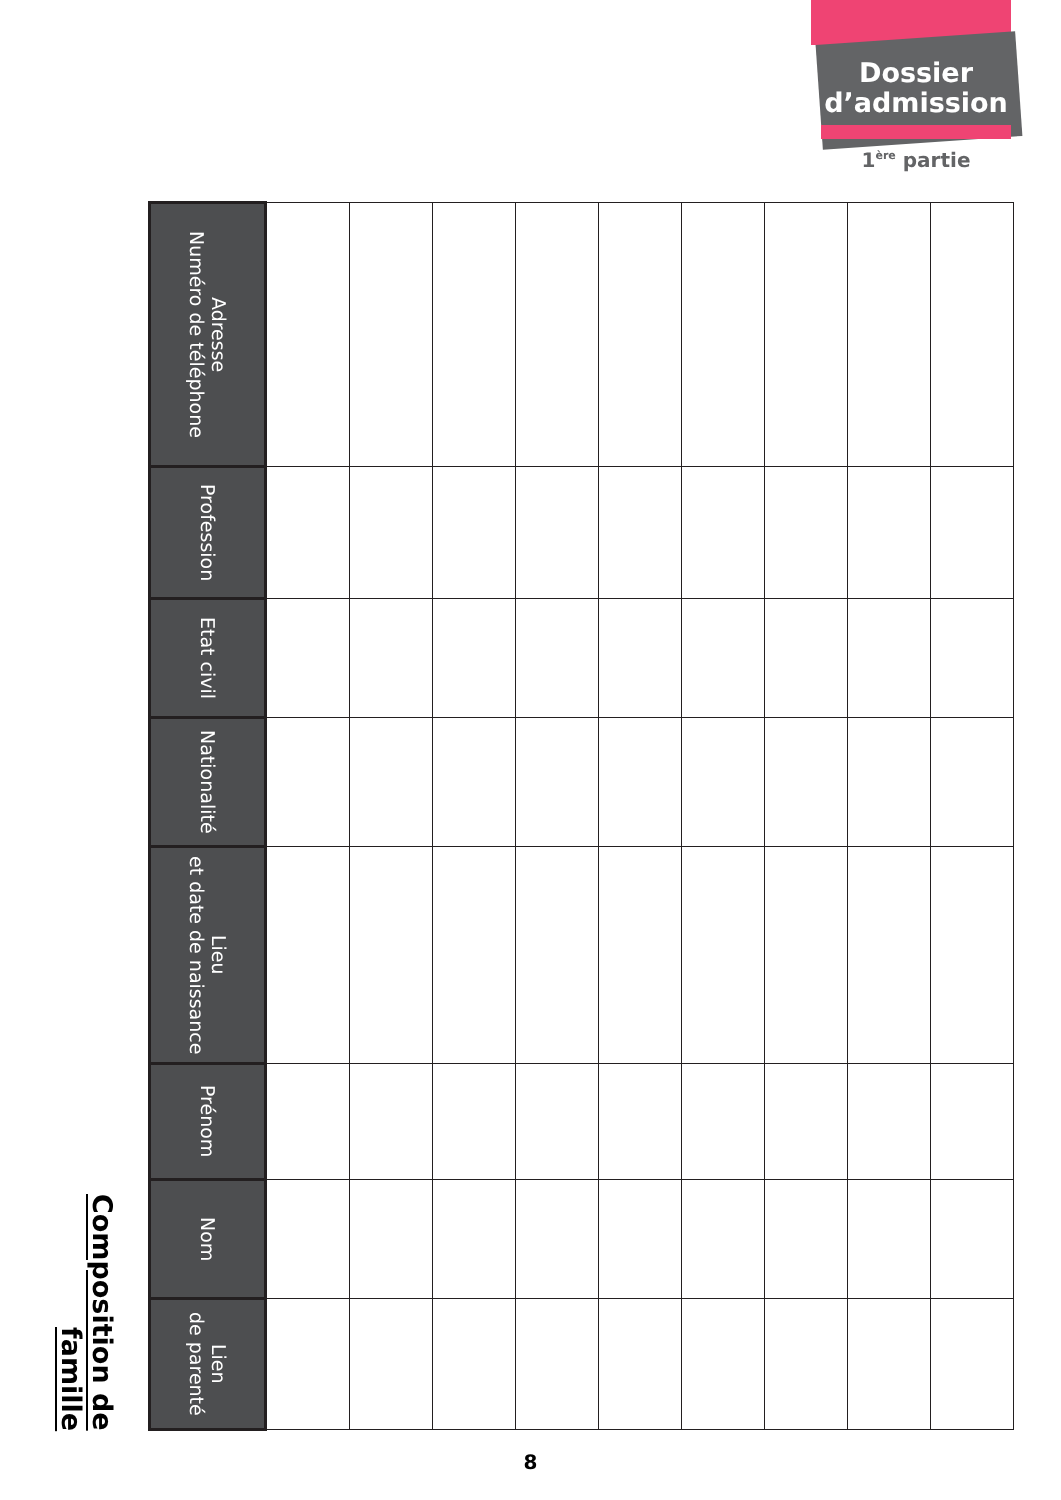Dossier
d’admission
1<sup>ère</sup> partie
Composition de famille
| Adresse Numéro de téléphone | | | | | | | | | |
| Profession | | | | | | | | | |
| Etat civil | | | | | | | | | |
| Nationalité | | | | | | | | | |
| Lieu et date de naissance | | | | | | | | | |
| Prénom | | | | | | | | | |
| Nom | | | | | | | | | |
| Lien de parenté | | | | | | | | | |
8